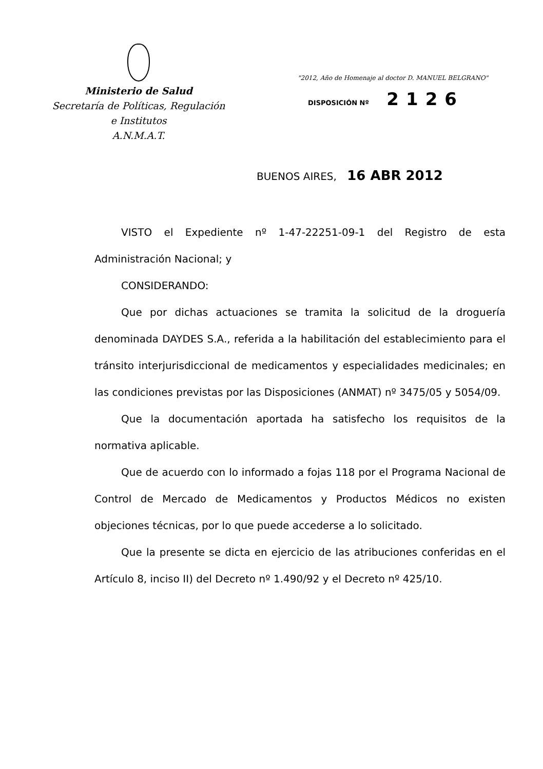Ministerio de Salud
Secretaría de Políticas, Regulación
e Institutos
A.N.M.A.T.
"2012, Año de Homenaje al doctor D. MANUEL BELGRANO"
DISPOSICIÓN Nº 2126
BUENOS AIRES, 16 ABR 2012
VISTO el Expediente nº 1-47-22251-09-1 del Registro de esta Administración Nacional; y
CONSIDERANDO:
Que por dichas actuaciones se tramita la solicitud de la droguería denominada DAYDES S.A., referida a la habilitación del establecimiento para el tránsito interjurisdiccional de medicamentos y especialidades medicinales; en las condiciones previstas por las Disposiciones (ANMAT) nº 3475/05 y 5054/09.
Que la documentación aportada ha satisfecho los requisitos de la normativa aplicable.
Que de acuerdo con lo informado a fojas 118 por el Programa Nacional de Control de Mercado de Medicamentos y Productos Médicos no existen objeciones técnicas, por lo que puede accederse a lo solicitado.
Que la presente se dicta en ejercicio de las atribuciones conferidas en el Artículo 8, inciso II) del Decreto nº 1.490/92 y el Decreto nº 425/10.